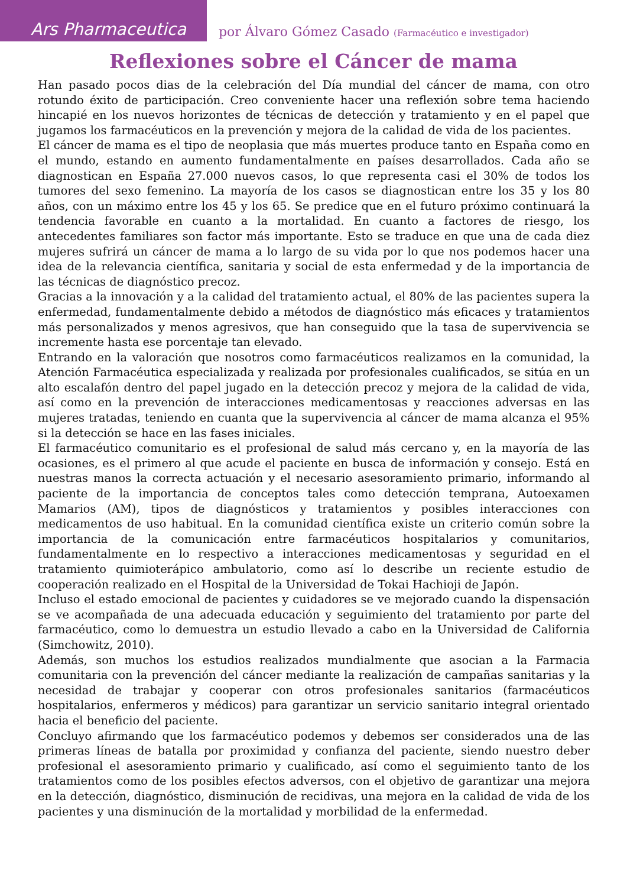Ars Pharmaceutica
por Álvaro Gómez Casado (Farmacéutico e investigador)
Reflexiones sobre el Cáncer de mama
Han pasado pocos dias de la celebración del Día mundial del cáncer de mama, con otro rotundo éxito de participación. Creo conveniente hacer una reflexión sobre tema haciendo hincapié en los nuevos horizontes de técnicas de detección y tratamiento y en el papel que jugamos los farmacéuticos en la prevención y mejora de la calidad de vida de los pacientes.
El cáncer de mama es el tipo de neoplasia que más muertes produce tanto en España como en el mundo, estando en aumento fundamentalmente en países desarrollados. Cada año se diagnostican en España 27.000 nuevos casos, lo que representa casi el 30% de todos los tumores del sexo femenino. La mayoría de los casos se diagnostican entre los 35 y los 80 años, con un máximo entre los 45 y los 65. Se predice que en el futuro próximo continuará la tendencia favorable en cuanto a la mortalidad. En cuanto a factores de riesgo, los antecedentes familiares son factor más importante. Esto se traduce en que una de cada diez mujeres sufrirá un cáncer de mama a lo largo de su vida por lo que nos podemos hacer una idea de la relevancia científica, sanitaria y social de esta enfermedad y de la importancia de las técnicas de diagnóstico precoz.
Gracias a la innovación y a la calidad del tratamiento actual, el 80% de las pacientes supera la enfermedad, fundamentalmente debido a métodos de diagnóstico más eficaces y tratamientos más personalizados y menos agresivos, que han conseguido que la tasa de supervivencia se incremente hasta ese porcentaje tan elevado.
Entrando en la valoración que nosotros como farmacéuticos realizamos en la comunidad, la Atención Farmacéutica especializada y realizada por profesionales cualificados, se sitúa en un alto escalafón dentro del papel jugado en la detección precoz y mejora de la calidad de vida, así como en la prevención de interacciones medicamentosas y reacciones adversas en las mujeres tratadas, teniendo en cuanta que la supervivencia al cáncer de mama alcanza el 95% si la detección se hace en las fases iniciales.
El farmacéutico comunitario es el profesional de salud más cercano y, en la mayoría de las ocasiones, es el primero al que acude el paciente en busca de información y consejo. Está en nuestras manos la correcta actuación y el necesario asesoramiento primario, informando al paciente de la importancia de conceptos tales como detección temprana, Autoexamen Mamarios (AM), tipos de diagnósticos y tratamientos y posibles interacciones con medicamentos de uso habitual. En la comunidad científica existe un criterio común sobre la importancia de la comunicación entre farmacéuticos hospitalarios y comunitarios, fundamentalmente en lo respectivo a interacciones medicamentosas y seguridad en el tratamiento quimioterápico ambulatorio, como así lo describe un reciente estudio de cooperación realizado en el Hospital de la Universidad de Tokai Hachioji de Japón.
Incluso el estado emocional de pacientes y cuidadores se ve mejorado cuando la dispensación se ve acompañada de una adecuada educación y seguimiento del tratamiento por parte del farmacéutico, como lo demuestra un estudio llevado a cabo en la Universidad de California (Simchowitz, 2010).
Además, son muchos los estudios realizados mundialmente que asocian a la Farmacia comunitaria con la prevención del cáncer mediante la realización de campañas sanitarias y la necesidad de trabajar y cooperar con otros profesionales sanitarios (farmacéuticos hospitalarios, enfermeros y médicos) para garantizar un servicio sanitario integral orientado hacia el beneficio del paciente.
Concluyo afirmando que los farmacéutico podemos y debemos ser considerados una de las primeras líneas de batalla por proximidad y confianza del paciente, siendo nuestro deber profesional el asesoramiento primario y cualificado, así como el seguimiento tanto de los tratamientos como de los posibles efectos adversos, con el objetivo de garantizar una mejora en la detección, diagnóstico, disminución de recidivas, una mejora en la calidad de vida de los pacientes y una disminución de la mortalidad y morbilidad de la enfermedad.